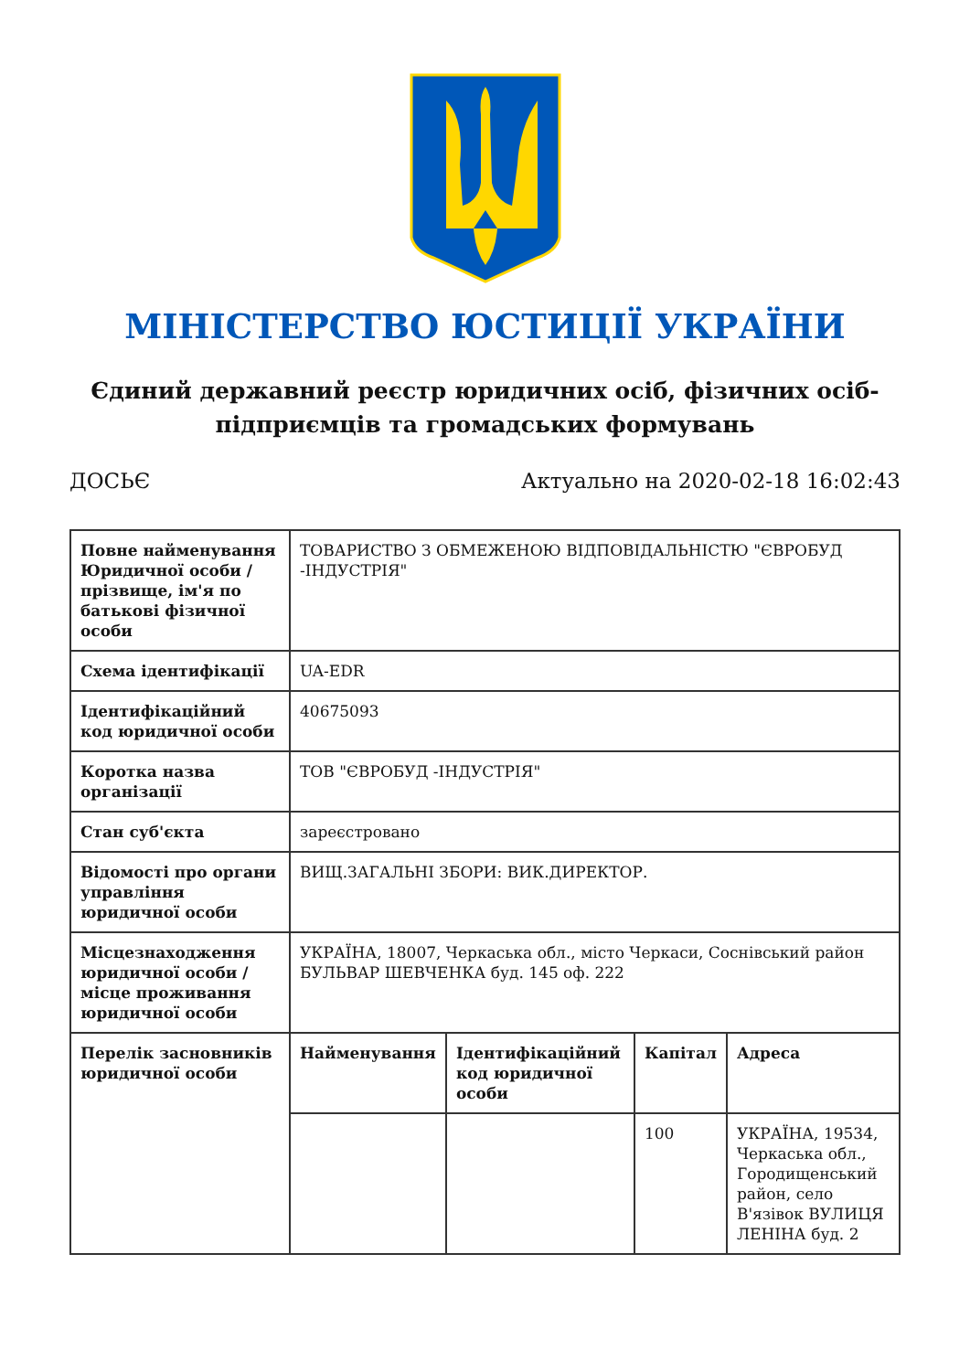МІНІСТЕРСТВО ЮСТИЦІЇ УКРАЇНИ
Єдиний державний реєстр юридичних осіб, фізичних осіб-підприємців та громадських формувань
ДОСЬЄ Актуально на 2020-02-18 16:02:43
| Повне найменування Юридичної особи / прізвище, ім'я по батькові фізичної особи | ТОВАРИСТВО З ОБМЕЖЕНОЮ ВІДПОВІДАЛЬНІСТЮ "ЄВРОБУД -ІНДУСТРІЯ" | | | |
| Схема ідентифікації | UA-EDR | | | |
| Ідентифікаційний код юридичної особи | 40675093 | | | |
| Коротка назва організації | ТОВ "ЄВРОБУД -ІНДУСТРІЯ" | | | |
| Стан суб'єкта | зареєстровано | | | |
| Відомості про органи управління юридичної особи | ВИЩ.ЗАГАЛЬНІ ЗБОРИ: ВИК.ДИРЕКТОР. | | | |
| Місцезнаходження юридичної особи / місце проживання юридичної особи | УКРАЇНА, 18007, Черкаська обл., місто Черкаси, Соснівський район БУЛЬВАР ШЕВЧЕНКА буд. 145 оф. 222 | | | |
| Перелік засновників юридичної особи | Найменування | Ідентифікаційний код юридичної особи | Капітал | Адреса |
| | | | 100 | УКРАЇНА, 19534, Черкаська обл., Городищенський район, село В'язівок ВУЛИЦЯ ЛЕНІНА буд. 2 |